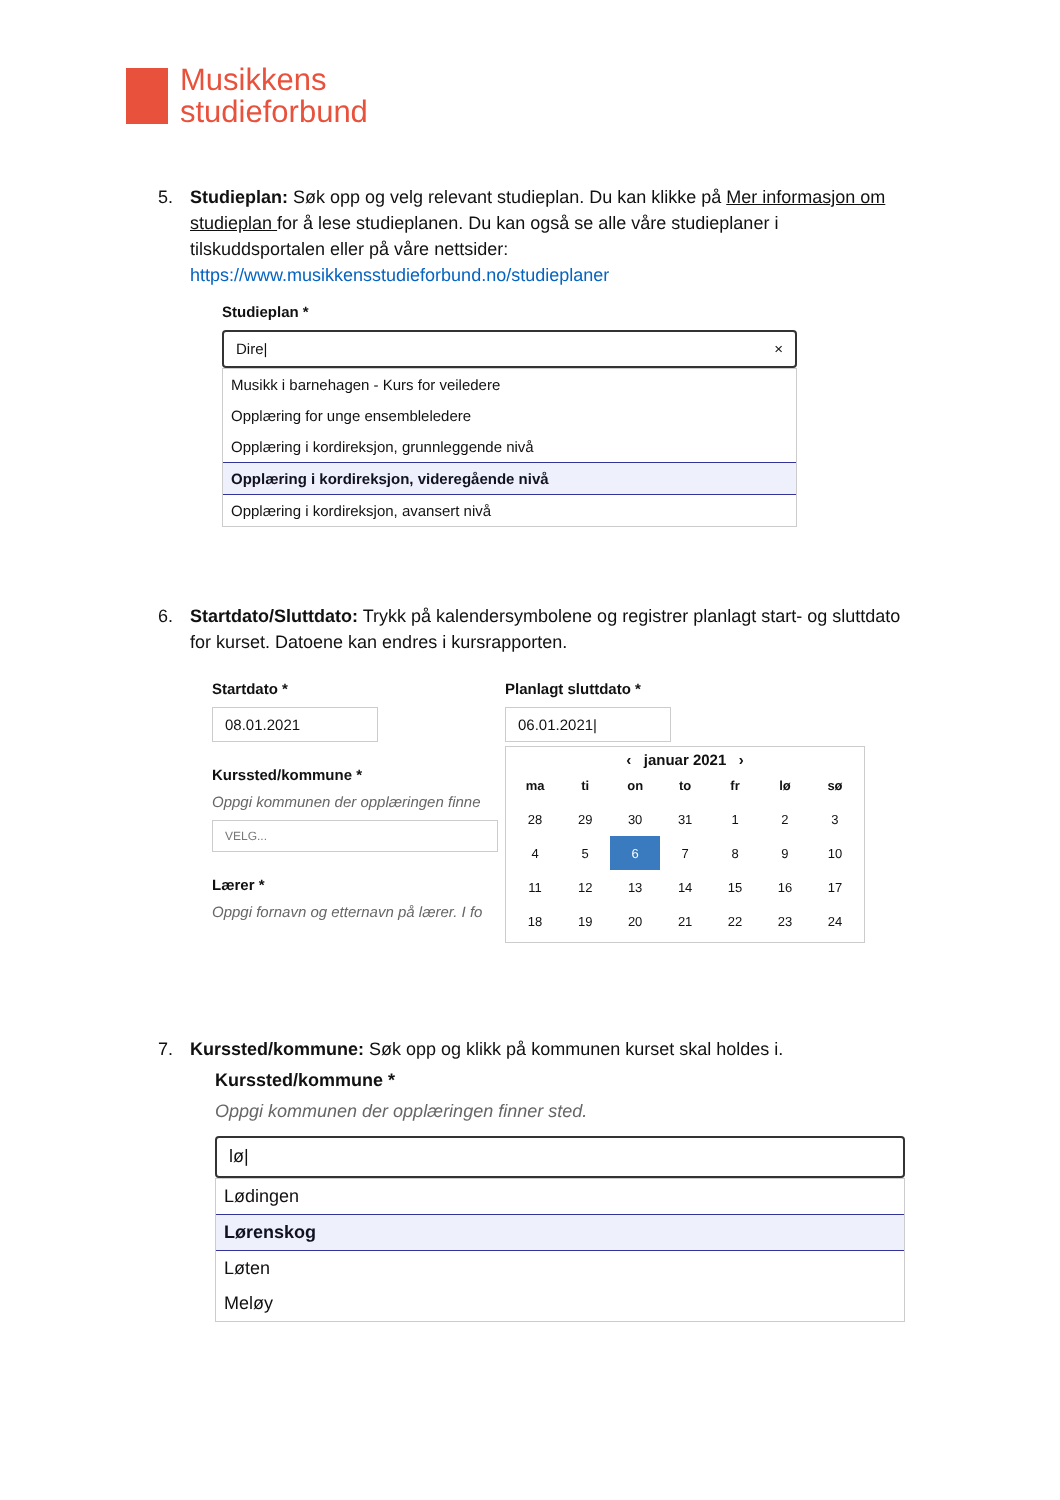Musikkens
studieforbund
5.
Studieplan: Søk opp og velg relevant studieplan. Du kan klikke på Mer informasjon om studieplan for å lese studieplanen. Du kan også se alle våre studieplaner i tilskuddsportalen eller på våre nettsider: https://www.musikkensstudieforbund.no/studieplaner
Studieplan *
Dire| ×
Musikk i barnehagen - Kurs for veiledere
Opplæring for unge ensembleledere
Opplæring i kordireksjon, grunnleggende nivå
Opplæring i kordireksjon, videregående nivå
Opplæring i kordireksjon, avansert nivå
6.
Startdato/Sluttdato: Trykk på kalendersymbolene og registrer planlagt start- og sluttdato for kurset. Datoene kan endres i kursrapporten.
Startdato *
08.01.2021
Kurssted/kommune *
Oppgi kommunen der opplæringen finne
VELG...
Lærer *
Oppgi fornavn og etternavn på lærer. I fo
Planlagt sluttdato *
06.01.2021|
‹ januar 2021 ›
| ma | ti | on | to | fr | lø | sø |
| --- | --- | --- | --- | --- | --- | --- |
| 28 | 29 | 30 | 31 | 1 | 2 | 3 |
| 4 | 5 | 6 | 7 | 8 | 9 | 10 |
| 11 | 12 | 13 | 14 | 15 | 16 | 17 |
| 18 | 19 | 20 | 21 | 22 | 23 | 24 |
7.
Kurssted/kommune: Søk opp og klikk på kommunen kurset skal holdes i.
Kurssted/kommune *
Oppgi kommunen der opplæringen finner sted.
lø|
Lødingen
Lørenskog
Løten
Meløy